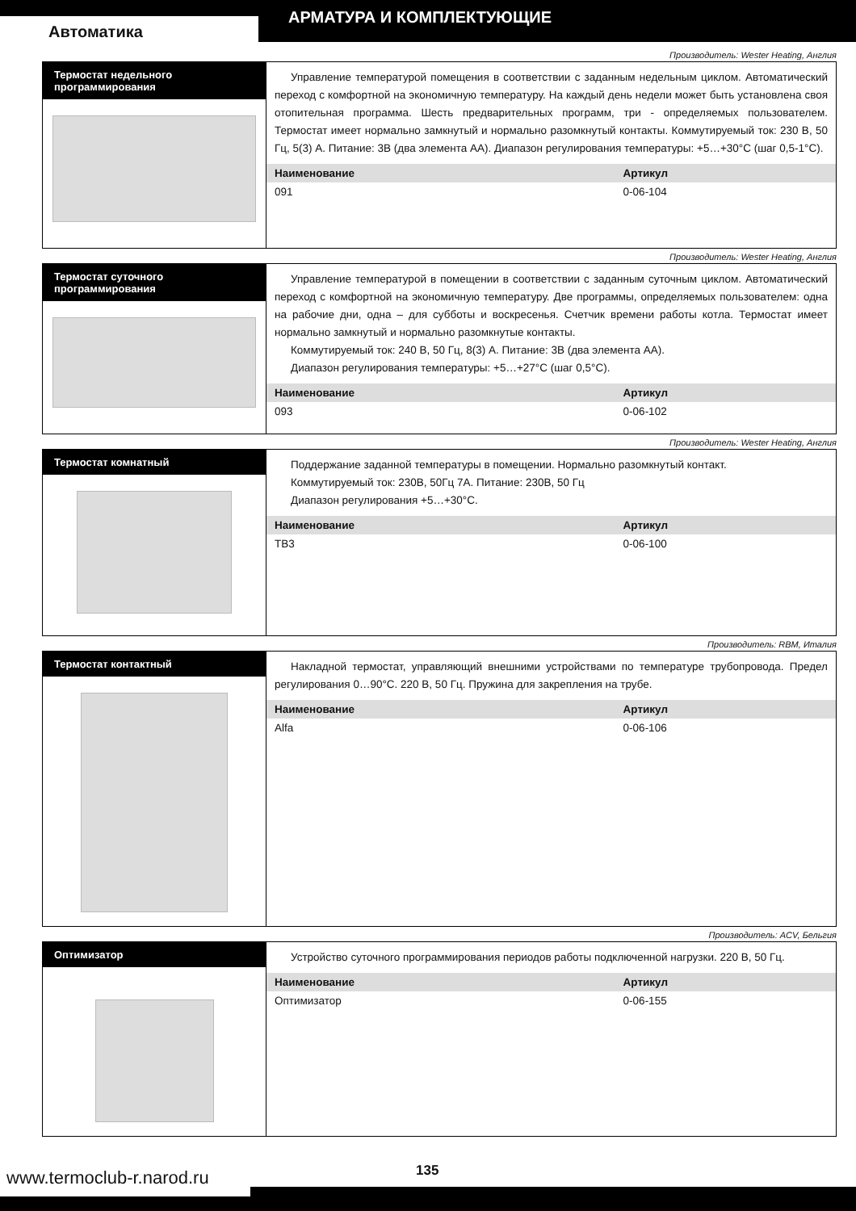АРМАТУРА И КОМПЛЕКТУЮЩИЕ
Автоматика
Производитель: Wester Heating, Англия
Термостат недельного
программирования
Управление температурой помещения в соответствии с заданным недельным циклом. Автоматический переход с комфортной на экономичную температуру. На каждый день недели может быть установлена своя отопительная программа. Шесть предварительных программ, три - определяемых пользователем. Термостат имеет нормально замкнутый и нормально разомкнутый контакты. Коммутируемый ток: 230 В, 50 Гц, 5(3) А. Питание: 3В (два элемента АА). Диапазон регулирования температуры: +5…+30°С (шаг 0,5-1°С).
| Наименование | Артикул |
| --- | --- |
| 091 | 0-06-104 |
Производитель: Wester Heating, Англия
Термостат суточного
программирования
Управление температурой в помещении в соответствии с заданным суточным циклом. Автоматический переход с комфортной на экономичную температуру. Две программы, определяемых пользователем: одна на рабочие дни, одна – для субботы и воскресенья. Счетчик времени работы котла. Термостат имеет нормально замкнутый и нормально разомкнутые контакты.
Коммутируемый ток: 240 В, 50 Гц, 8(3) А. Питание: 3В (два элемента АА).
Диапазон регулирования температуры: +5…+27°С (шаг 0,5°С).
| Наименование | Артикул |
| --- | --- |
| 093 | 0-06-102 |
Производитель: Wester Heating, Англия
Термостат комнатный
Поддержание заданной температуры в помещении. Нормально разомкнутый контакт.
Коммутируемый ток: 230В, 50Гц 7А. Питание: 230В, 50 Гц
Диапазон регулирования +5…+30°С.
| Наименование | Артикул |
| --- | --- |
| ТВ3 | 0-06-100 |
Производитель: RBM, Италия
Термостат контактный
Накладной термостат, управляющий внешними устройствами по температуре трубопровода. Предел регулирования 0…90°С. 220 В, 50 Гц. Пружина для закрепления на трубе.
| Наименование | Артикул |
| --- | --- |
| Alfa | 0-06-106 |
Производитель: ACV, Бельгия
Оптимизатор
Устройство суточного программирования периодов работы подключенной нагрузки. 220 В, 50 Гц.
| Наименование | Артикул |
| --- | --- |
| Оптимизатор | 0-06-155 |
www.termoclub-r.narod.ru
135